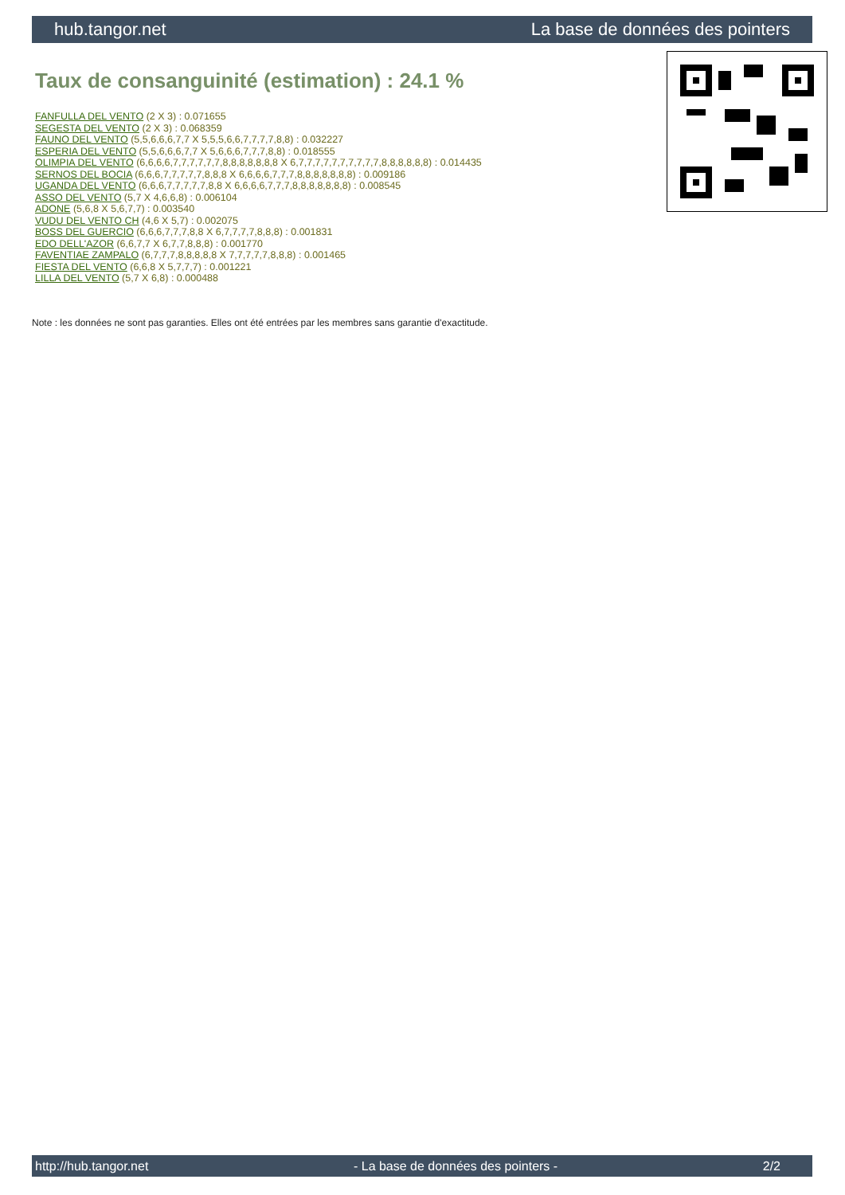hub.tangor.net La base de données des pointers
Taux de consanguinité (estimation) : 24.1 %
FANFULLA DEL VENTO (2 X 3) : 0.071655
SEGESTA DEL VENTO (2 X 3) : 0.068359
FAUNO DEL VENTO (5,5,6,6,6,7,7 X 5,5,5,6,6,7,7,7,7,8,8) : 0.032227
ESPERIA DEL VENTO (5,5,6,6,6,7,7 X 5,6,6,6,7,7,7,8,8) : 0.018555
OLIMPIA DEL VENTO (6,6,6,6,7,7,7,7,7,7,8,8,8,8,8,8,8 X 6,7,7,7,7,7,7,7,7,7,7,8,8,8,8,8,8) : 0.014435
SERNOS DEL BOCIA (6,6,6,7,7,7,7,7,8,8,8 X 6,6,6,6,7,7,7,8,8,8,8,8,8,8) : 0.009186
UGANDA DEL VENTO (6,6,6,7,7,7,7,7,8,8 X 6,6,6,6,7,7,7,8,8,8,8,8,8,8) : 0.008545
ASSO DEL VENTO (5,7 X 4,6,6,8) : 0.006104
ADONE (5,6,8 X 5,6,7,7) : 0.003540
VUDU DEL VENTO CH (4,6 X 5,7) : 0.002075
BOSS DEL GUERCIO (6,6,6,7,7,7,8,8 X 6,7,7,7,7,8,8,8) : 0.001831
EDO DELL'AZOR (6,6,7,7 X 6,7,7,8,8,8) : 0.001770
FAVENTIAE ZAMPALO (6,7,7,7,8,8,8,8,8 X 7,7,7,7,7,8,8,8) : 0.001465
FIESTA DEL VENTO (6,6,8 X 5,7,7,7) : 0.001221
LILLA DEL VENTO (5,7 X 6,8) : 0.000488
Note : les données ne sont pas garanties. Elles ont été entrées par les membres sans garantie d'exactitude.
http://hub.tangor.net - La base de données des pointers - 2/2